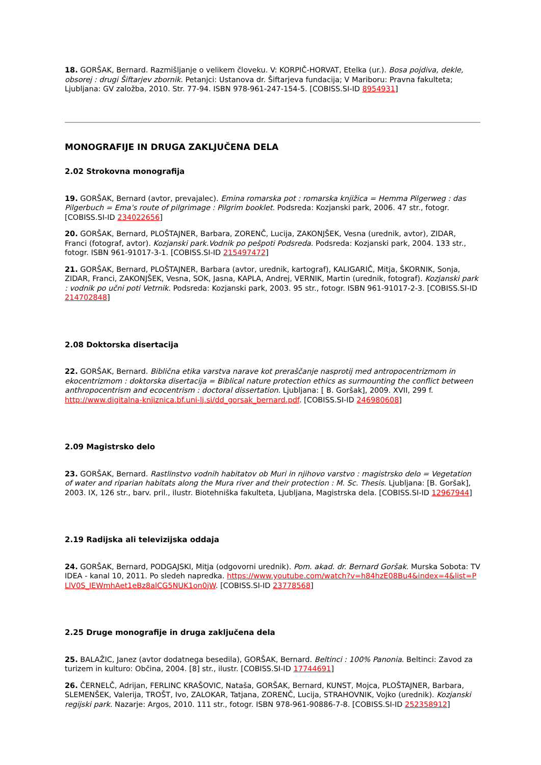18. GORŠAK, Bernard. Razmišljanje o velikem človeku. V: KORPIČ-HORVAT, Etelka (ur.). Bosa pojdiva, dekle, obsorej : drugi Šiftarjev zbornik. Petanjci: Ustanova dr. Šiftarjeva fundacija; V Mariboru: Pravna fakulteta; Ljubljana: GV založba, 2010. Str. 77-94. ISBN 978-961-247-154-5. [COBISS.SI-ID 8954931]
MONOGRAFIJE IN DRUGA ZAKLJUČENA DELA
2.02 Strokovna monografija
19. GORŠAK, Bernard (avtor, prevajalec). Emina romarska pot : romarska knjižica = Hemma Pilgerweg : das Pilgerbuch = Ema's route of pilgrimage : Pilgrim booklet. Podsreda: Kozjanski park, 2006. 47 str., fotogr. [COBISS.SI-ID 234022656]
20. GORŠAK, Bernard, PLOŠTAJNER, Barbara, ZORENČ, Lucija, ZAKONJŠEK, Vesna (urednik, avtor), ZIDAR, Franci (fotograf, avtor). Kozjanski park.Vodnik po pešpoti Podsreda. Podsreda: Kozjanski park, 2004. 133 str., fotogr. ISBN 961-91017-3-1. [COBISS.SI-ID 215497472]
21. GORŠAK, Bernard, PLOŠTAJNER, Barbara (avtor, urednik, kartograf), KALIGARIČ, Mitja, ŠKORNIK, Sonja, ZIDAR, Franci, ZAKONJŠEK, Vesna, SOK, Jasna, KAPLA, Andrej, VERNIK, Martin (urednik, fotograf). Kozjanski park : vodnik po učni poti Vetrnik. Podsreda: Kozjanski park, 2003. 95 str., fotogr. ISBN 961-91017-2-3. [COBISS.SI-ID 214702848]
2.08 Doktorska disertacija
22. GORŠAK, Bernard. Biblična etika varstva narave kot preraščanje nasprotij med antropocentrizmom in ekocentrizmom : doktorska disertacija = Biblical nature protection ethics as surmounting the conflict between anthropocentrism and ecocentrism : doctoral dissertation. Ljubljana: [ B. Goršak], 2009. XVII, 299 f. http://www.digitalna-knjiznica.bf.uni-lj.si/dd_gorsak_bernard.pdf. [COBISS.SI-ID 246980608]
2.09 Magistrsko delo
23. GORŠAK, Bernard. Rastlinstvo vodnih habitatov ob Muri in njihovo varstvo : magistrsko delo = Vegetation of water and riparian habitats along the Mura river and their protection : M. Sc. Thesis. Ljubljana: [B. Goršak], 2003. IX, 126 str., barv. pril., ilustr. Biotehniška fakulteta, Ljubljana, Magistrska dela. [COBISS.SI-ID 12967944]
2.19 Radijska ali televizijska oddaja
24. GORŠAK, Bernard, PODGAJSKI, Mitja (odgovorni urednik). Pom. akad. dr. Bernard Goršak. Murska Sobota: TV IDEA - kanal 10, 2011. Po sledeh napredka. https://www.youtube.com/watch?v=h84hzE08Bu4&index=4&list=PLlV0S_IEWmhAet1eBz8alCG5NUK1on0jW. [COBISS.SI-ID 23778568]
2.25 Druge monografije in druga zaključena dela
25. BALAŽIC, Janez (avtor dodatnega besedila), GORŠAK, Bernard. Beltinci : 100% Panonia. Beltinci: Zavod za turizem in kulturo: Občina, 2004. [8] str., ilustr. [COBISS.SI-ID 17744691]
26. ČERNELČ, Adrijan, FERLINC KRAŠOVIC, Nataša, GORŠAK, Bernard, KUNST, Mojca, PLOŠTAJNER, Barbara, SLEMENŠEK, Valerija, TROŠT, Ivo, ZALOKAR, Tatjana, ZORENČ, Lucija, STRAHOVNIK, Vojko (urednik). Kozjanski regijski park. Nazarje: Argos, 2010. 111 str., fotogr. ISBN 978-961-90886-7-8. [COBISS.SI-ID 252358912]